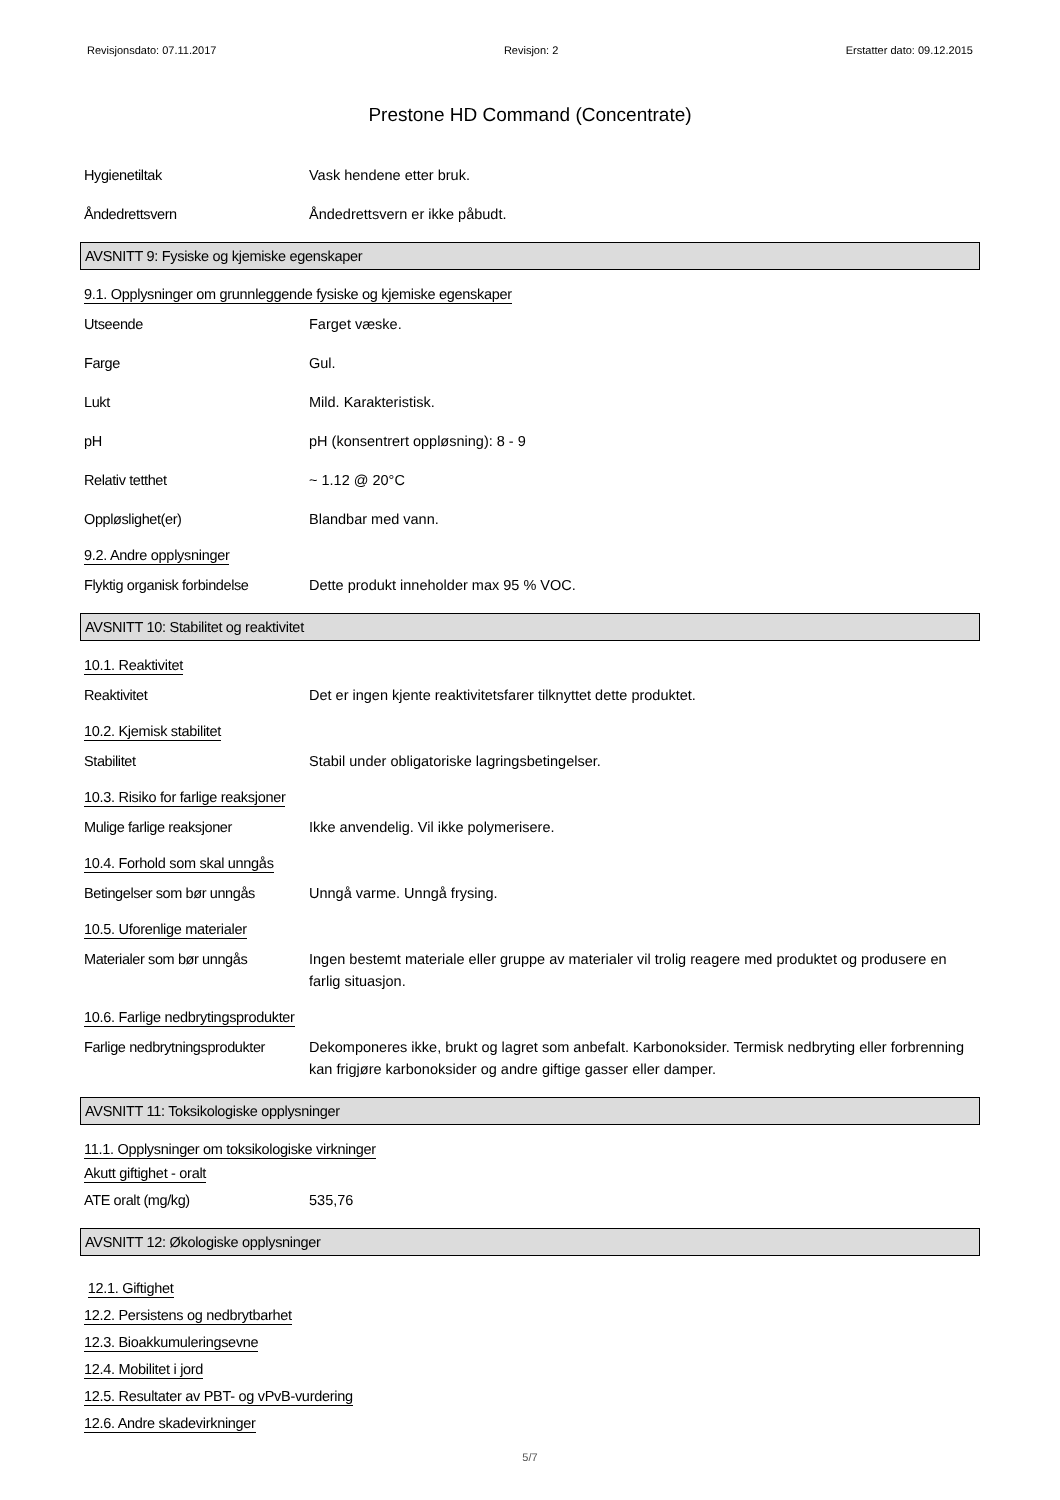Revisjonsdato: 07.11.2017 Revisjon: 2 Erstatter dato: 09.12.2015
Prestone HD Command (Concentrate)
Hygienetiltak Vask hendene etter bruk.
Åndedrettsvern Åndedrettsvern er ikke påbudt.
AVSNITT 9: Fysiske og kjemiske egenskaper
9.1. Opplysninger om grunnleggende fysiske og kjemiske egenskaper
Utseende Farget væske.
Farge Gul.
Lukt Mild. Karakteristisk.
pH pH (konsentrert oppløsning): 8 - 9
Relativ tetthet ~ 1.12 @ 20°C
Oppløslighet(er) Blandbar med vann.
9.2. Andre opplysninger
Flyktig organisk forbindelse
Dette produkt inneholder max 95 % VOC.
AVSNITT 10: Stabilitet og reaktivitet
10.1. Reaktivitet
Reaktivitet Det er ingen kjente reaktivitetsfarer tilknyttet dette produktet.
10.2. Kjemisk stabilitet
Stabilitet Stabil under obligatoriske lagringsbetingelser.
10.3. Risiko for farlige reaksjoner
Mulige farlige reaksjoner Ikke anvendelig. Vil ikke polymerisere.
10.4. Forhold som skal unngås
Betingelser som bør unngås
Unngå varme. Unngå frysing.
10.5. Uforenlige materialer
Materialer som bør unngås Ingen bestemt materiale eller gruppe av materialer vil trolig reagere med produktet og produsere en farlig situasjon.
10.6. Farlige nedbrytingsprodukter
Farlige nedbrytningsprodukter
Dekomponeres ikke, brukt og lagret som anbefalt. Karbonoksider. Termisk nedbryting eller forbrenning kan frigjøre karbonoksider og andre giftige gasser eller damper.
AVSNITT 11: Toksikologiske opplysninger
11.1. Opplysninger om toksikologiske virkninger
Akutt giftighet - oralt
ATE oralt (mg/kg) 535,76
AVSNITT 12: Økologiske opplysninger
12.1. Giftighet
12.2. Persistens og nedbrytbarhet
12.3. Bioakkumuleringsevne
12.4. Mobilitet i jord
12.5. Resultater av PBT- og vPvB-vurdering
12.6. Andre skadevirkninger
5/7